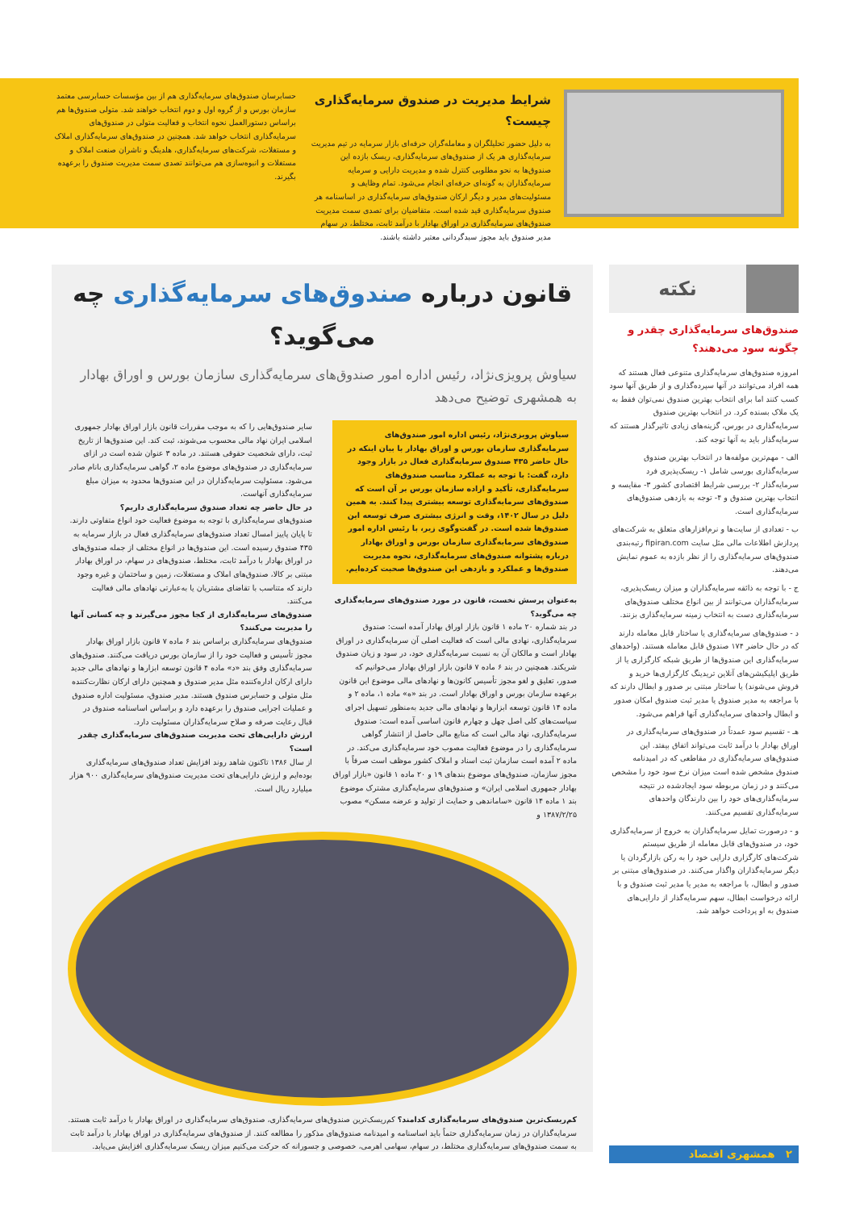شرایط مدیریت در صندوق سرمایه‌گذاری چیست؟
به دلیل حضور تحلیلگران و معامله‌گران حرفه‌ای بازار سرمایه در تیم مدیریت سرمایه‌گذاری هر یک از صندوق‌های سرمایه‌گذاری، ریسک بازده این صندوق‌ها به نحو مطلوبی کنترل شده و مدیریت دارایی و سرمایه سرمایه‌گذاران به گونه‌ای حرفه‌ای انجام می‌شود. تمام وظایف و مسئولیت‌های مدیر و دیگر ارکان صندوق‌های سرمایه‌گذاری در اساسنامه هر صندوق سرمایه‌گذاری قید شده است. متقاضیان برای تصدی سمت مدیریت صندوق‌های سرمایه‌گذاری در اوراق بهادار با درآمد ثابت، مختلط، در سهام مدیر صندوق باید مجوز سبدگردانی معتبر داشته باشند.
حسابرسان صندوق‌های سرمایه‌گذاری هم از بین مؤسسات حسابرسی معتمد سازمان بورس و از گروه اول و دوم انتخاب خواهند شد. متولی صندوق‌ها هم براساس دستورالعمل نحوه انتخاب و فعالیت متولی در صندوق‌های سرمایه‌گذاری انتخاب خواهد شد. همچنین در صندوق‌های سرمایه‌گذاری املاک و مستغلات، شرکت‌های سرمایه‌گذاری، هلدینگ و ناشران صنعت املاک و مستغلات و انبوه‌سازی هم می‌توانند تصدی سمت مدیریت صندوق را برعهده بگیرند.
نکته
صندوق‌های سرمایه‌گذاری چقدر و چگونه سود می‌دهند؟
امروزه صندوق‌های سرمایه‌گذاری متنوعی فعال هستند که همه افراد می‌توانند در آنها سپرده‌گذاری و از طریق آنها سود کسب کنند اما برای انتخاب بهترین صندوق نمی‌توان فقط به یک ملاک بسنده کرد. در انتخاب بهترین صندوق سرمایه‌گذاری در بورس، گزینه‌های زیادی تاثیرگذار هستند که سرمایه‌گذار باید به آنها توجه کند.
الف - مهم‌ترین مولفه‌ها در انتخاب بهترین صندوق سرمایه‌گذاری بورسی شامل ۱- ریسک‌پذیری فرد سرمایه‌گذار ۲- بررسی شرایط اقتصادی کشور ۳- مقایسه و انتخاب بهترین صندوق و ۴- توجه به بازدهی صندوق‌های سرمایه‌گذاری است.
ب - تعدادی از سایت‌ها و نرم‌افزارهای متعلق به شرکت‌های پردازش اطلاعات مالی مثل سایت fipiran.com رتبه‌بندی صندوق‌های سرمایه‌گذاری را از نظر بازده به عموم نمایش می‌دهند.
ج - با توجه به ذائقه سرمایه‌گذاران و میزان ریسک‌پذیری، سرمایه‌گذاران می‌توانند از بین انواع مختلف صندوق‌های سرمایه‌گذاری دست به انتخاب زمینه سرمایه‌گذاری بزنند.
د - صندوق‌های سرمایه‌گذاری یا ساختار قابل معامله دارند که در حال حاضر ۱۷۴ صندوق قابل معامله هستند. (واحدهای سرمایه‌گذاری این صندوق‌ها از طریق شبکه کارگزاری یا از طریق اپلیکیشن‌های آنلاین تریدینگ کارگزاری‌ها خرید و فروش می‌شوند) یا ساختار مبتنی بر صدور و ابطال دارند که با مراجعه به مدیر صندوق یا مدیر ثبت صندوق امکان صدور و ابطال واحدهای سرمایه‌گذاری آنها فراهم می‌شود.
هـ - تقسیم سود عمدتاً در صندوق‌های سرمایه‌گذاری در اوراق بهادار با درآمد ثابت می‌تواند اتفاق بیفتد. این صندوق‌های سرمایه‌گذاری در مقاطعی که در امیدنامه صندوق مشخص شده است میزان نرخ سود خود را مشخص می‌کنند و در زمان مربوطه سود ایجادشده در نتیجه سرمایه‌گذاری‌های خود را بین دارندگان واحدهای سرمایه‌گذاری تقسیم می‌کنند.
و - درصورت تمایل سرمایه‌گذاران به خروج از سرمایه‌گذاری خود، در صندوق‌های قابل معامله از طریق سیستم شرکت‌های کارگزاری دارایی خود را به رکن بازارگردان یا دیگر سرمایه‌گذاران واگذار می‌کنند. در صندوق‌های مبتنی بر صدور و ابطال، با مراجعه به مدیر یا مدیر ثبت صندوق و با ارائه درخواست ابطال، سهم سرمایه‌گذار از دارایی‌های صندوق به او پرداخت خواهد شد.
قانون درباره صندوق‌های سرمایه‌گذاری چه می‌گوید؟
سیاوش پرویزی‌نژاد، رئیس اداره امور صندوق‌های سرمایه‌گذاری سازمان بورس و اوراق بهادار به همشهری توضیح می‌دهد
سیاوش پرویزی‌نژاد، رئیس اداره امور صندوق‌های سرمایه‌گذاری سازمان بورس و اوراق بهادار با بیان اینکه در حال حاضر ۴۳۵ صندوق سرمایه‌گذاری فعال در بازار وجود دارد، گفت: با توجه به عملکرد مناسب صندوق‌های سرمایه‌گذاری، تأکید و اراده سازمان بورس بر آن است که صندوق‌های سرمایه‌گذاری توسعه بیشتری پیدا کنند. به همین دلیل در سال ۱۴۰۲، وقت و انرژی بیشتری صرف توسعه این صندوق‌ها شده است. در گفت‌وگوی زیر، با رئیس اداره امور صندوق‌های سرمایه‌گذاری سازمان بورس و اوراق بهادار درباره پشتوانه صندوق‌های سرمایه‌گذاری، نحوه مدیریت صندوق‌ها و عملکرد و بازدهی این صندوق‌ها صحبت کرده‌ایم.
به‌عنوان پرسش نخست، قانون در مورد صندوق‌های سرمایه‌گذاری چه می‌گوید؟
در بند شماره ۲۰ ماده ۱ قانون بازار اوراق بهادار آمده است: صندوق سرمایه‌گذاری، نهادی مالی است که فعالیت اصلی آن سرمایه‌گذاری در اوراق بهادار است و مالکان آن به نسبت سرمایه‌گذاری خود، در سود و زیان صندوق شریکند. همچنین در بند ۶ ماده ۷ قانون بازار اوراق بهادار می‌خوانیم که صدور، تعلیق و لغو مجوز تأسیس کانون‌ها و نهادهای مالی موضوع این قانون برعهده سازمان بورس و اوراق بهادار است. در بند «ه» ماده ۱، ماده ۲ و ماده ۱۴ قانون توسعه ابزارها و نهادهای مالی جدید به‌منظور تسهیل اجرای سیاست‌های کلی اصل چهل و چهارم قانون اساسی آمده است: صندوق سرمایه‌گذاری، نهاد مالی است که منابع مالی حاصل از انتشار گواهی سرمایه‌گذاری را در موضوع فعالیت مصوب خود سرمایه‌گذاری می‌کند. در ماده ۲ آمده است سازمان ثبت اسناد و املاک کشور موظف است صرفاً با مجوز سازمان، صندوق‌های موضوع بندهای ۱۹ و ۲۰ ماده ۱ قانون «بازار اوراق بهادار جمهوری اسلامی ایران» و صندوق‌های سرمایه‌گذاری مشترک موضوع بند ۱ ماده ۱۴ قانون «ساماندهی و حمایت از تولید و عرضه مسکن» مصوب ۱۳۸۷/۲/۲۵ و
سایر صندوق‌هایی را که به موجب مقررات قانون بازار اوراق بهادار جمهوری اسلامی ایران نهاد مالی محسوب می‌شوند، ثبت کند. این صندوق‌ها از تاریخ ثبت، دارای شخصیت حقوقی هستند. در ماده ۳ عنوان شده است در ازای سرمایه‌گذاری در صندوق‌های موضوع ماده ۲، گواهی سرمایه‌گذاری بانام صادر می‌شود. مسئولیت سرمایه‌گذاران در این صندوق‌ها محدود به میزان مبلغ سرمایه‌گذاری آنهاست.
در حال حاضر چه تعداد صندوق سرمایه‌گذاری داریم؟
صندوق‌های سرمایه‌گذاری با توجه به موضوع فعالیت خود انواع متفاوتی دارند. تا پایان پاییز امسال تعداد صندوق‌های سرمایه‌گذاری فعال در بازار سرمایه به ۴۳۵ صندوق رسیده است. این صندوق‌ها در انواع مختلف از جمله صندوق‌های در اوراق بهادار با درآمد ثابت، مختلط، صندوق‌های در سهام، در اوراق بهادار مبتنی بر کالا، صندوق‌های املاک و مستغلات، زمین و ساختمان و غیره وجود دارند که متناسب با تقاضای مشتریان یا به‌عبارتی نهادهای مالی فعالیت می‌کنند.
صندوق‌های سرمایه‌گذاری از کجا مجوز می‌گیرند و چه کسانی آنها را مدیریت می‌کنند؟
صندوق‌های سرمایه‌گذاری براساس بند ۶ ماده ۷ قانون بازار اوراق بهادار مجوز تأسیس و فعالیت خود را از سازمان بورس دریافت می‌کنند. صندوق‌های سرمایه‌گذاری وفق بند «د» ماده ۴ قانون توسعه ابزارها و نهادهای مالی جدید دارای ارکان اداره‌کننده مثل مدیر صندوق و همچنین دارای ارکان نظارت‌کننده مثل متولی و حسابرس صندوق هستند. مدیر صندوق، مسئولیت اداره صندوق و عملیات اجرایی صندوق را برعهده دارد و براساس اساسنامه صندوق در قبال رعایت صرفه و صلاح سرمایه‌گذاران مسئولیت دارد.
ارزش دارایی‌های تحت مدیریت صندوق‌های سرمایه‌گذاری چقدر است؟
از سال ۱۳۸۶ تاکنون شاهد روند افزایش تعداد صندوق‌های سرمایه‌گذاری بوده‌ایم و ارزش دارایی‌های تحت مدیریت صندوق‌های سرمایه‌گذاری ۹۰۰ هزار میلیارد ریال است.
کم‌ریسک‌ترین صندوق‌های سرمایه‌گذاری کدامند؟ کم‌ریسک‌ترین صندوق‌های سرمایه‌گذاری، صندوق‌های سرمایه‌گذاری در اوراق بهادار با درآمد ثابت هستند. سرمایه‌گذاران در زمان سرمایه‌گذاری حتماً باید اساسنامه و امیدنامه صندوق‌های مذکور را مطالعه کنند. از صندوق‌های سرمایه‌گذاری در اوراق بهادار با درآمد ثابت به سمت صندوق‌های سرمایه‌گذاری مختلط، در سهام، سهامی اهرمی، خصوصی و جسورانه که حرکت می‌کنیم میزان ریسک سرمایه‌گذاری افزایش می‌یابد.
۲ همشهری اقتصاد